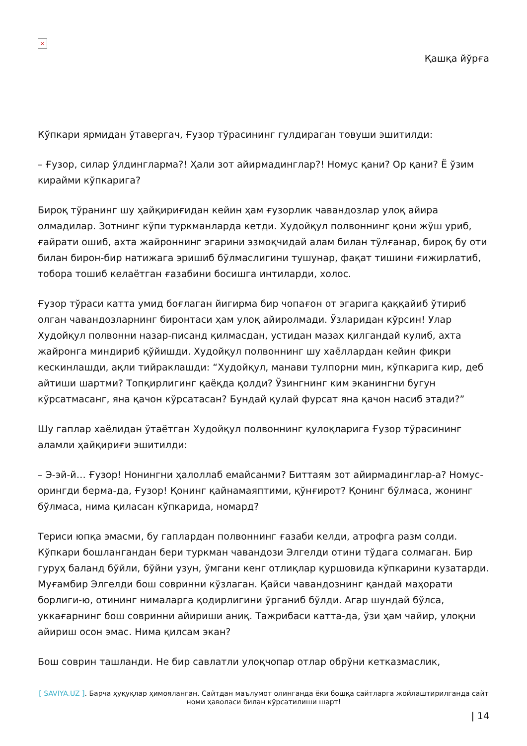×
Қашқа йўрға
Кўпкари ярмидан ўтавергач, Ғузор тўрасининг гулдираган товуши эшитилди:
– Ғузор, силар ўлдингларма?! Ҳали зот айирмадинглар?! Номус қани? Ор қани? Ё ўзим кирайми кўпкарига?
Бироқ тўранинг шу ҳайқириғидан кейин ҳам ғузорлик чавандозлар улоқ айира олмадилар. Зотнинг кўпи туркманларда кетди. Худойқул полвоннинг қони жўш уриб, ғайрати ошиб, ахта жайроннинг эгарини эзмоқчидай алам билан тўлғанар, бироқ бу оти билан бирон-бир натижага эришиб бўлмаслигини тушунар, фақат тишини ғижирлатиб, тобора тошиб келаётган ғазабини босишга интиларди, холос.
Ғузор тўраси катта умид боғлаган йигирма бир чопағон от эгарига қаққайиб ўтириб олган чавандозларнинг биронтаси ҳам улоқ айиролмади. Ўзларидан кўрсин! Улар Худойқул полвонни назар-писанд қилмасдан, устидан мазах қилгандай кулиб, ахта жайронга миндириб қўйишди. Худойқул полвоннинг шу хаёллардан кейин фикри кескинлашди, ақли тийраклашди: “Худойқул, манави тулпорни мин, кўпкарига кир, деб айтиши шартми? Топқирлигинг қаёқда қолди? Ўзингнинг ким эканингни бугун кўрсатмасанг, яна қачон кўрсатасан? Бундай қулай фурсат яна қачон насиб этади?”
Шу гаплар хаёлидан ўтаётган Худойқул полвоннинг қулоқларига Ғузор тўрасининг аламли ҳайқириғи эшитилди:
– Э-эй-й… Ғузор! Нонингни ҳалоллаб емайсанми? Биттаям зот айирмадинглар-а? Номус-орингди берма-да, Ғузор! Қонинг қайнамаяптими, қўнғирот? Қонинг бўлмаса, жонинг бўлмаса, нима қиласан кўпкарида, номард?
Териси юпқа эмасми, бу гаплардан полвоннинг ғазаби келди, атрофга разм солди. Кўпкари бошлангандан бери туркман чавандози Элгелди отини тўдага солмаган. Бир гуруҳ баланд бўйли, бўйни узун, ўмгани кенг отлиқлар қуршовида кўпкарини кузатарди. Муғамбир Элгелди бош совринни кўзлаган. Қайси чавандознинг қандай маҳорати борлиги-ю, отининг нималарга қодирлигини ўрганиб бўлди. Агар шундай бўлса, уккағарнинг бош совринни айириши аниқ. Тажрибаси катта-да, ўзи ҳам чайир, улоқни айириш осон эмас. Нима қилсам экан?
Бош соврин ташланди. Не бир савлатли улоқчопар отлар обрўни кетказмаслик,
[ SAVIYA.UZ ]. Барча ҳуқуқлар ҳимояланган. Сайтдан маълумот олинганда ёки бошқа сайтларга жойлаштирилганда сайт номи ҳаволаси билан кўрсатилиши шарт!
| 14